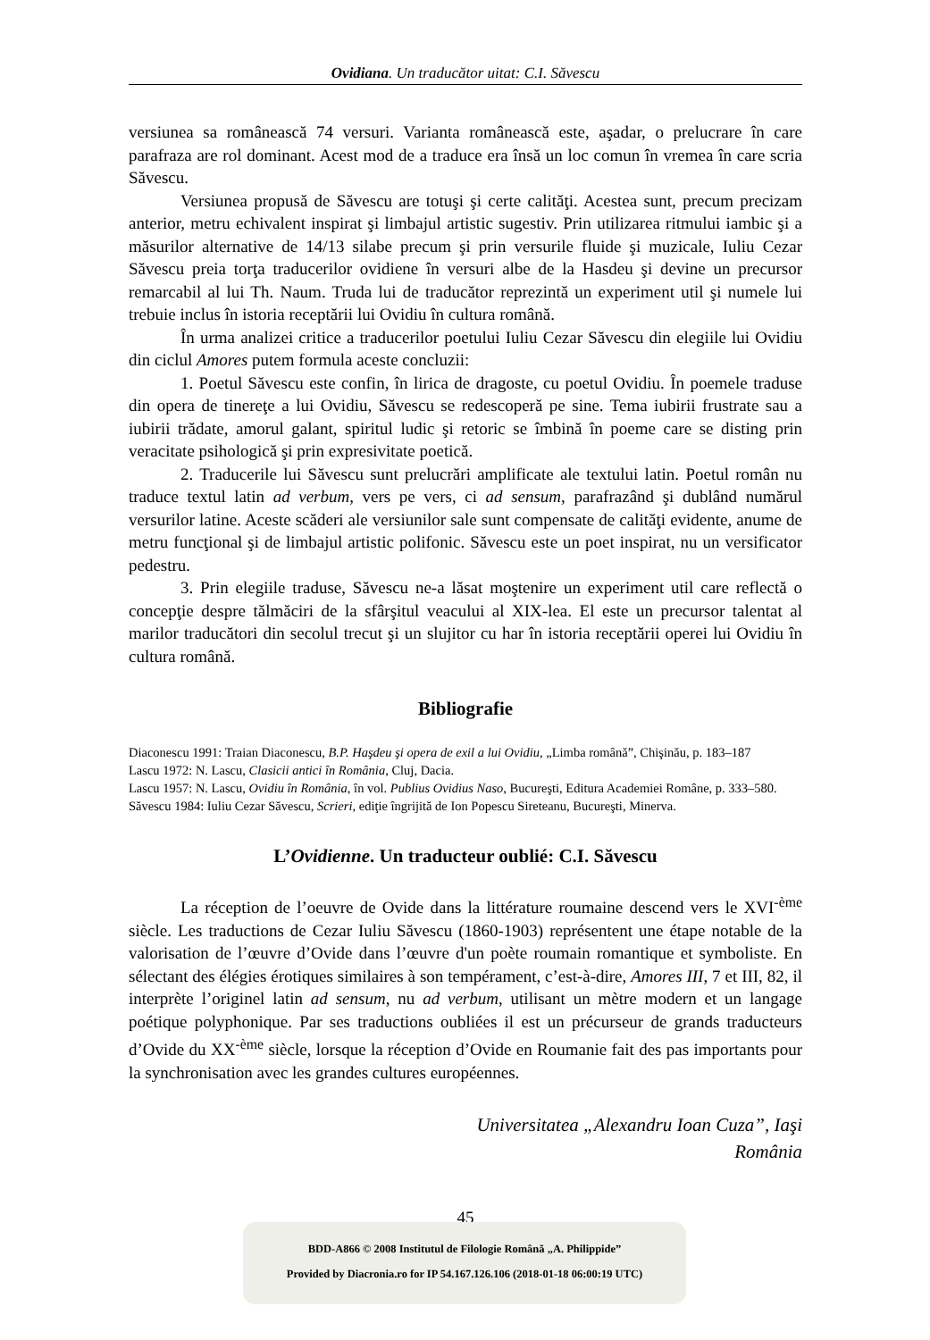Ovidiana. Un traducător uitat: C.I. Săvescu
versiunea sa românească 74 versuri. Varianta românească este, aşadar, o prelucrare în care parafraza are rol dominant. Acest mod de a traduce era însă un loc comun în vremea în care scria Săvescu.
Versiunea propusă de Săvescu are totuşi şi certe calităţi. Acestea sunt, precum precizam anterior, metru echivalent inspirat şi limbajul artistic sugestiv. Prin utilizarea ritmului iambic şi a măsurilor alternative de 14/13 silabe precum şi prin versurile fluide şi muzicale, Iuliu Cezar Săvescu preia torţa traducerilor ovidiene în versuri albe de la Hasdeu şi devine un precursor remarcabil al lui Th. Naum. Truda lui de traducător reprezintă un experiment util şi numele lui trebuie inclus în istoria receptării lui Ovidiu în cultura română.
În urma analizei critice a traducerilor poetului Iuliu Cezar Săvescu din elegiile lui Ovidiu din ciclul Amores putem formula aceste concluzii:
1. Poetul Săvescu este confin, în lirica de dragoste, cu poetul Ovidiu. În poemele traduse din opera de tinereţe a lui Ovidiu, Săvescu se redescoperă pe sine. Tema iubirii frustrate sau a iubirii trădate, amorul galant, spiritul ludic şi retoric se îmbină în poeme care se disting prin veracitate psihologică şi prin expresivitate poetică.
2. Traducerile lui Săvescu sunt prelucrări amplificate ale textului latin. Poetul român nu traduce textul latin ad verbum, vers pe vers, ci ad sensum, parafrazând şi dublând numărul versurilor latine. Aceste scăderi ale versiunilor sale sunt compensate de calităţi evidente, anume de metru funcţional şi de limbajul artistic polifonic. Săvescu este un poet inspirat, nu un versificator pedestru.
3. Prin elegiile traduse, Săvescu ne-a lăsat moştenire un experiment util care reflectă o concepţie despre tălmăciri de la sfârşitul veacului al XIX-lea. El este un precursor talentat al marilor traducători din secolul trecut şi un slujitor cu har în istoria receptării operei lui Ovidiu în cultura română.
Bibliografie
Diaconescu 1991: Traian Diaconescu, B.P. Haşdeu şi opera de exil a lui Ovidiu, „Limba română”, Chişinău, p. 183–187
Lascu 1972: N. Lascu, Clasicii antici în România, Cluj, Dacia.
Lascu 1957: N. Lascu, Ovidiu în România, în vol. Publius Ovidius Naso, Bucureşti, Editura Academiei Române, p. 333–580.
Săvescu 1984: Iuliu Cezar Săvescu, Scrieri, ediţie îngrijită de Ion Popescu Sireteanu, Bucureşti, Minerva.
L’Ovidienne. Un traducteur oublié: C.I. Săvescu
La réception de l’oeuvre de Ovide dans la littérature roumaine descend vers le XVI<sup>-ème</sup> siècle. Les traductions de Cezar Iuliu Săvescu (1860-1903) représentent une étape notable de la valorisation de l’œuvre d’Ovide dans l’œuvre d'un poète roumain romantique et symboliste. En sélectant des élégies érotiques similaires à son tempérament, c’est-à-dire, Amores III, 7 et III, 82, il interprète l’originel latin ad sensum, nu ad verbum, utilisant un mètre modern et un langage poétique polyphonique. Par ses traductions oubliées il est un précurseur de grands traducteurs d’Ovide du XX<sup>-ème</sup> siècle, lorsque la réception d’Ovide en Roumanie fait des pas importants pour la synchronisation avec les grandes cultures européennes.
Universitatea „Alexandru Ioan Cuza”, Iaşi
România
45
BDD-A866 © 2008 Institutul de Filologie Română „A. Philippide”
Provided by Diacronia.ro for IP 54.167.126.106 (2018-01-18 06:00:19 UTC)